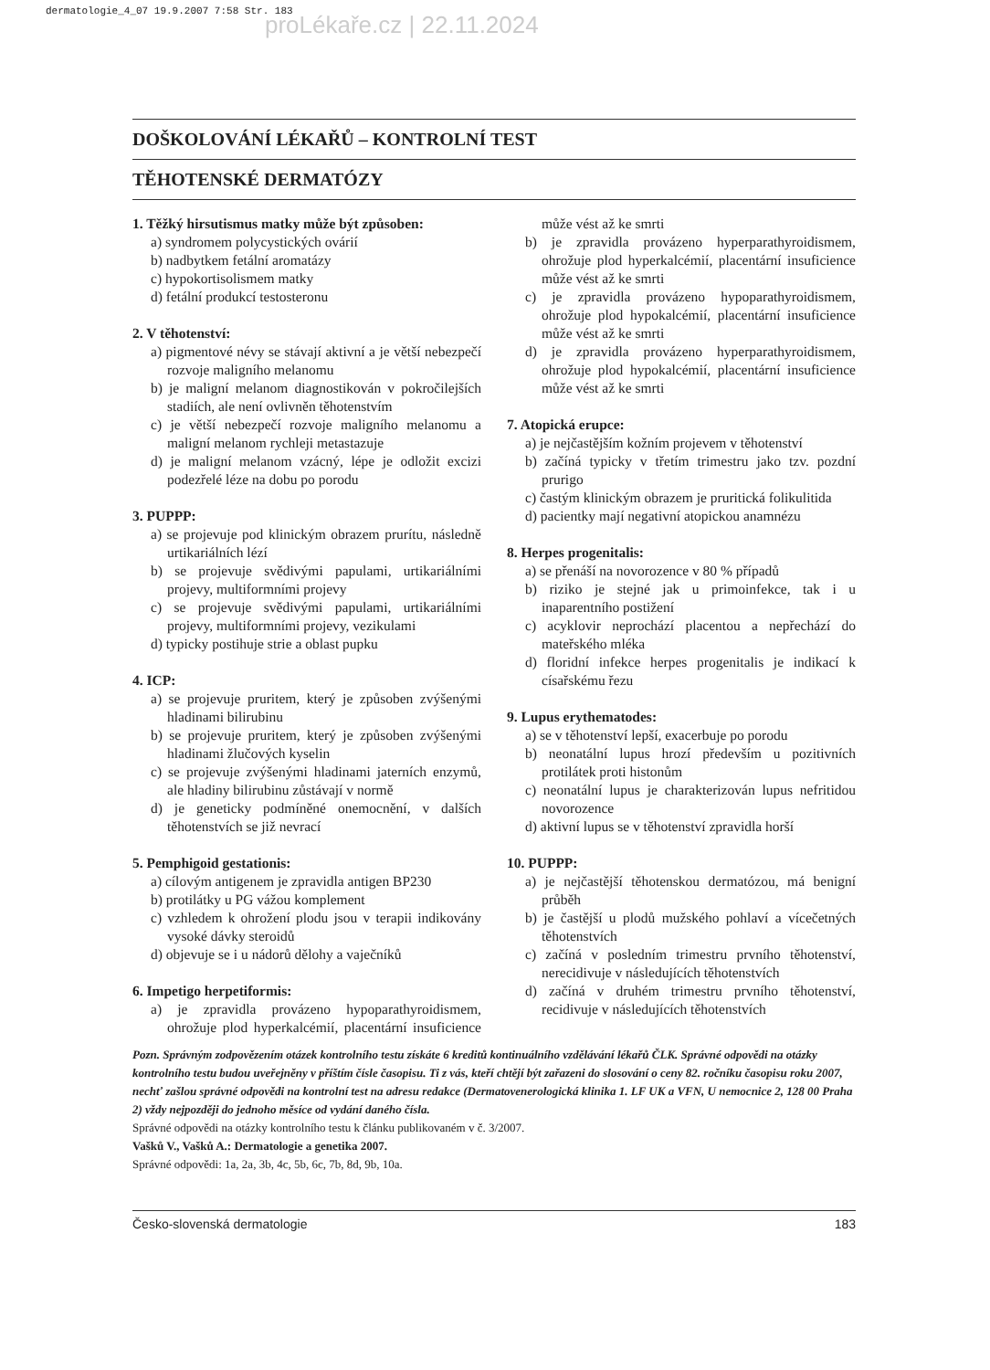dermatologie_4_07 19.9.2007 7:58 Str. 183
proLékaře.cz | 22.11.2024
DOŠKOLOVÁNÍ LÉKAŘŮ – KONTROLNÍ TEST
TĚHOTENSKÉ DERMATÓZY
1. Těžký hirsutismus matky může být způsoben:
a) syndromem polycystických ovárií
b) nadbytkem fetální aromatázy
c) hypokortisolismem matky
d) fetální produkcí testosteronu
2. V těhotenství:
a) pigmentové névy se stávají aktivní a je větší nebezpečí rozvoje maligního melanomu
b) je maligní melanom diagnostikován v pokročilejších stadiích, ale není ovlivněn těhotenstvím
c) je větší nebezpečí rozvoje maligního melanomu a maligní melanom rychleji metastazuje
d) je maligní melanom vzácný, lépe je odložit excizi podezřelé léze na dobu po porodu
3. PUPPP:
a) se projevuje pod klinickým obrazem prurítu, následně urtikariálních lézí
b) se projevuje svědivými papulami, urtikariálními projevy, multiformními projevy
c) se projevuje svědivými papulami, urtikariálními projevy, multiformními projevy, vezikulami
d) typicky postihuje strie a oblast pupku
4. ICP:
a) se projevuje pruritem, který je způsoben zvýšenými hladinami bilirubinu
b) se projevuje pruritem, který je způsoben zvýšenými hladinami žlučových kyselin
c) se projevuje zvýšenými hladinami jaterních enzymů, ale hladiny bilirubinu zůstávají v normě
d) je geneticky podmíněné onemocnění, v dalších těhotenstvích se již nevrací
5. Pemphigoid gestationis:
a) cílovým antigenem je zpravidla antigen BP230
b) protilátky u PG vážou komplement
c) vzhledem k ohrožení plodu jsou v terapii indikovány vysoké dávky steroidů
d) objevuje se i u nádorů dělohy a vaječníků
6. Impetigo herpetiformis:
a) je zpravidla provázeno hypoparathyroidismem, ohrožuje plod hyperkalcémií, placentární insuficience může vést až ke smrti
b) je zpravidla provázeno hyperparathyroidismem, ohrožuje plod hyperkalcémií, placentární insuficience může vést až ke smrti
c) je zpravidla provázeno hypoparathyroidismem, ohrožuje plod hypokalcémií, placentární insuficience může vést až ke smrti
d) je zpravidla provázeno hyperparathyroidismem, ohrožuje plod hypokalcémií, placentární insuficience může vést až ke smrti
7. Atopická erupce:
a) je nejčastějším kožním projevem v těhotenství
b) začíná typicky v třetím trimestru jako tzv. pozdní prurigo
c) častým klinickým obrazem je pruritická folikulitida
d) pacientky mají negativní atopickou anamnézu
8. Herpes progenitalis:
a) se přenáší na novorozence v 80 % případů
b) riziko je stejné jak u primoinfekce, tak i u inaparentního postižení
c) acyklovir neprochází placentou a nepřechází do mateřského mléka
d) floridní infekce herpes progenitalis je indikací k císařskému řezu
9. Lupus erythematodes:
a) se v těhotenství lepší, exacerbuje po porodu
b) neonatální lupus hrozí především u pozitivních protilátek proti histonům
c) neonatální lupus je charakterizován lupus nefritidou novorozence
d) aktivní lupus se v těhotenství zpravidla horší
10. PUPPP:
a) je nejčastější těhotenskou dermatózou, má benigní průběh
b) je častější u plodů mužského pohlaví a vícečetných těhotenstvích
c) začíná v posledním trimestru prvního těhotenství, nerecidivuje v následujících těhotenstvích
d) začíná v druhém trimestru prvního těhotenství, recidivuje v následujících těhotenstvích
Pozn. Správným zodpovězením otázek kontrolního testu získáte 6 kreditů kontinuálního vzdělávání lékařů ČLK. Správné odpovědi na otázky kontrolního testu budou uveřejněny v příštím čísle časopisu. Ti z vás, kteří chtějí být zařazeni do slosování o ceny 82. ročníku časopisu roku 2007, nechť zašlou správné odpovědi na kontrolní test na adresu redakce (Dermatovenerologická klinika 1. LF UK a VFN, U nemocnice 2, 128 00 Praha 2) vždy nejpozději do jednoho měsíce od vydání daného čísla.
Správné odpovědi na otázky kontrolního testu k článku publikovaném v č. 3/2007.
Vašků V., Vašků A.: Dermatologie a genetika 2007.
Správné odpovědi: 1a, 2a, 3b, 4c, 5b, 6c, 7b, 8d, 9b, 10a.
Česko-slovenská dermatologie 183